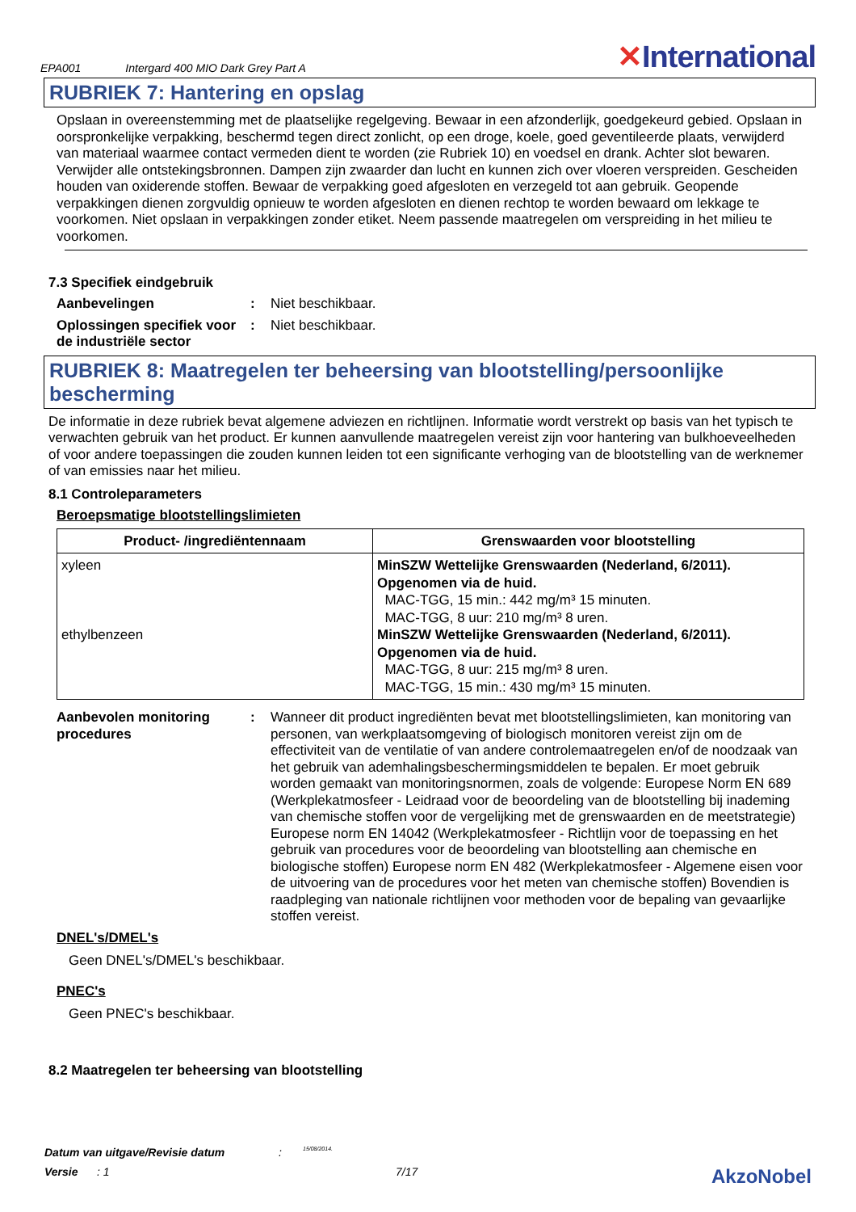EPA001 Intergard 400 MIO Dark Grey Part A ✕International
RUBRIEK 7: Hantering en opslag
Opslaan in overeenstemming met de plaatselijke regelgeving. Bewaar in een afzonderlijk, goedgekeurd gebied. Opslaan in oorspronkelijke verpakking, beschermd tegen direct zonlicht, op een droge, koele, goed geventileerde plaats, verwijderd van materiaal waarmee contact vermeden dient te worden (zie Rubriek 10) en voedsel en drank. Achter slot bewaren. Verwijder alle ontstekingsbronnen. Dampen zijn zwaarder dan lucht en kunnen zich over vloeren verspreiden. Gescheiden houden van oxiderende stoffen. Bewaar de verpakking goed afgesloten en verzegeld tot aan gebruik. Geopende verpakkingen dienen zorgvuldig opnieuw te worden afgesloten en dienen rechtop te worden bewaard om lekkage te voorkomen. Niet opslaan in verpakkingen zonder etiket. Neem passende maatregelen om verspreiding in het milieu te voorkomen.
7.3 Specifiek eindgebruik
Aanbevelingen : Niet beschikbaar.
Oplossingen specifiek voor de industriële sector
: Niet beschikbaar.
RUBRIEK 8: Maatregelen ter beheersing van blootstelling/persoonlijke bescherming
De informatie in deze rubriek bevat algemene adviezen en richtlijnen. Informatie wordt verstrekt op basis van het typisch te verwachten gebruik van het product. Er kunnen aanvullende maatregelen vereist zijn voor hantering van bulkhoeveelheden of voor andere toepassingen die zouden kunnen leiden tot een significante verhoging van de blootstelling van de werknemer of van emissies naar het milieu.
8.1 Controleparameters
Beroepsmatige blootstellingslimieten
| Product- /ingrediëntennaam | Grenswaarden voor blootstelling |
| --- | --- |
| xyleen ethylbenzeen | MinSZW Wettelijke Grenswaarden (Nederland, 6/2011). Opgenomen via de huid. MAC-TGG, 15 min.: 442 mg/m³ 15 minuten. MAC-TGG, 8 uur: 210 mg/m³ 8 uren. MinSZW Wettelijke Grenswaarden (Nederland, 6/2011). Opgenomen via de huid. MAC-TGG, 8 uur: 215 mg/m³ 8 uren. MAC-TGG, 15 min.: 430 mg/m³ 15 minuten. |
Aanbevolen monitoring procedures
: Wanneer dit product ingrediënten bevat met blootstellingslimieten, kan monitoring van personen, van werkplaatsomgeving of biologisch monitoren vereist zijn om de effectiviteit van de ventilatie of van andere controlemaatregelen en/of de noodzaak van het gebruik van ademhalingsbeschermingsmiddelen te bepalen. Er moet gebruik worden gemaakt van monitoringsnormen, zoals de volgende: Europese Norm EN 689 (Werkplekatmosfeer - Leidraad voor de beoordeling van de blootstelling bij inademing van chemische stoffen voor de vergelijking met de grenswaarden en de meetstrategie) Europese norm EN 14042 (Werkplekatmosfeer - Richtlijn voor de toepassing en het gebruik van procedures voor de beoordeling van blootstelling aan chemische en biologische stoffen) Europese norm EN 482 (Werkplekatmosfeer - Algemene eisen voor de uitvoering van de procedures voor het meten van chemische stoffen) Bovendien is raadpleging van nationale richtlijnen voor methoden voor de bepaling van gevaarlijke stoffen vereist.
DNEL's/DMEL's
Geen DNEL's/DMEL's beschikbaar.
PNEC's
Geen PNEC's beschikbaar.
8.2 Maatregelen ter beheersing van blootstelling
Datum van uitgave/Revisie datum: 15/08/2014.
Versie: 1 7/17 AkzoNobel